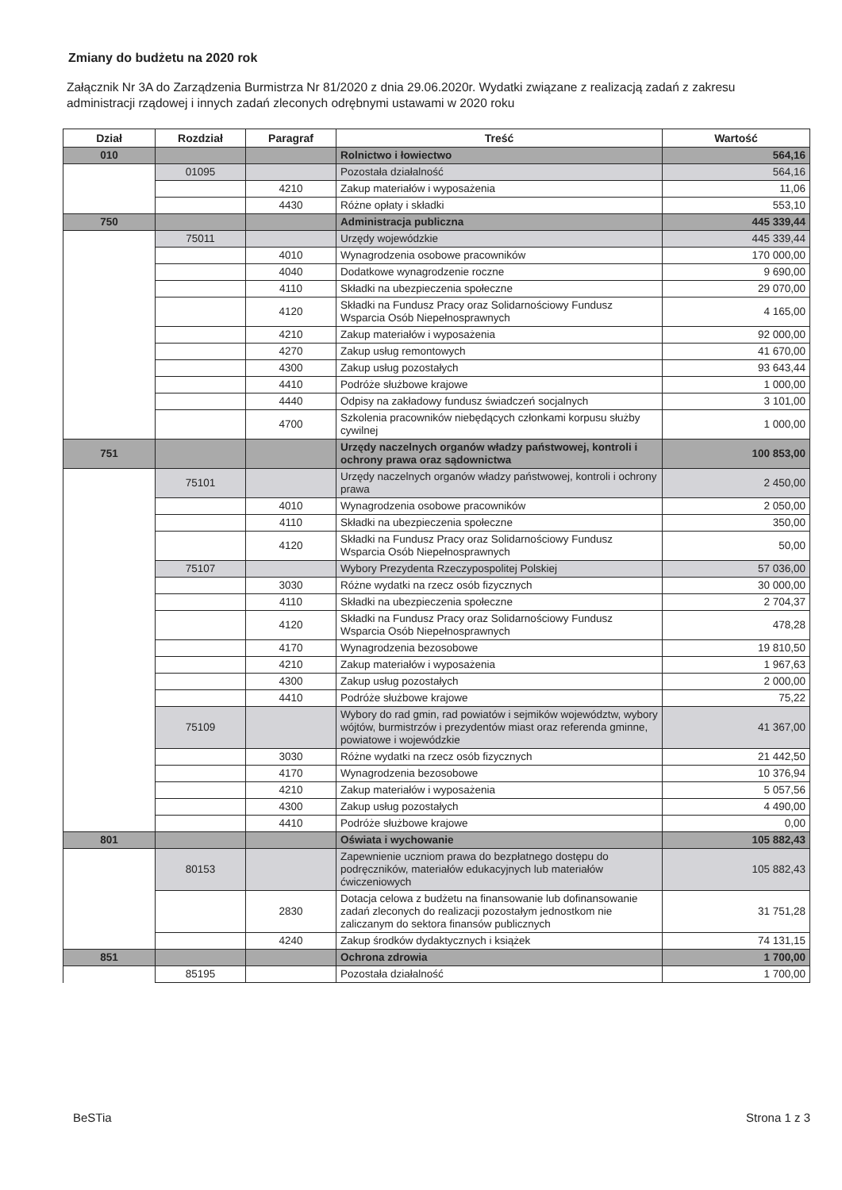Zmiany do budżetu na 2020 rok
Załącznik Nr 3A do Zarządzenia Burmistrza Nr 81/2020 z dnia 29.06.2020r. Wydatki związane z realizacją zadań z zakresu administracji rządowej i innych zadań zleconych odrębnymi ustawami w 2020 roku
| Dział | Rozdział | Paragraf | Treść | Wartość |
| --- | --- | --- | --- | --- |
| 010 | | | Rolnictwo i łowiectwo | 564,16 |
| | 01095 | | Pozostała działalność | 564,16 |
| | | 4210 | Zakup materiałów i wyposażenia | 11,06 |
| | | 4430 | Różne opłaty i składki | 553,10 |
| 750 | | | Administracja publiczna | 445 339,44 |
| | 75011 | | Urzędy wojewódzkie | 445 339,44 |
| | | 4010 | Wynagrodzenia osobowe pracowników | 170 000,00 |
| | | 4040 | Dodatkowe wynagrodzenie roczne | 9 690,00 |
| | | 4110 | Składki na ubezpieczenia społeczne | 29 070,00 |
| | | 4120 | Składki na Fundusz Pracy oraz Solidarnościowy Fundusz Wsparcia Osób Niepełnosprawnych | 4 165,00 |
| | | 4210 | Zakup materiałów i wyposażenia | 92 000,00 |
| | | 4270 | Zakup usług remontowych | 41 670,00 |
| | | 4300 | Zakup usług pozostałych | 93 643,44 |
| | | 4410 | Podróże służbowe krajowe | 1 000,00 |
| | | 4440 | Odpisy na zakładowy fundusz świadczeń socjalnych | 3 101,00 |
| | | 4700 | Szkolenia pracowników niebędących członkami korpusu służby cywilnej | 1 000,00 |
| 751 | | | Urzędy naczelnych organów władzy państwowej, kontroli i ochrony prawa oraz sądownictwa | 100 853,00 |
| | 75101 | | Urzędy naczelnych organów władzy państwowej, kontroli i ochrony prawa | 2 450,00 |
| | | 4010 | Wynagrodzenia osobowe pracowników | 2 050,00 |
| | | 4110 | Składki na ubezpieczenia społeczne | 350,00 |
| | | 4120 | Składki na Fundusz Pracy oraz Solidarnościowy Fundusz Wsparcia Osób Niepełnosprawnych | 50,00 |
| | 75107 | | Wybory Prezydenta Rzeczypospolitej Polskiej | 57 036,00 |
| | | 3030 | Różne wydatki na rzecz osób fizycznych | 30 000,00 |
| | | 4110 | Składki na ubezpieczenia społeczne | 2 704,37 |
| | | 4120 | Składki na Fundusz Pracy oraz Solidarnościowy Fundusz Wsparcia Osób Niepełnosprawnych | 478,28 |
| | | 4170 | Wynagrodzenia bezosobowe | 19 810,50 |
| | | 4210 | Zakup materiałów i wyposażenia | 1 967,63 |
| | | 4300 | Zakup usług pozostałych | 2 000,00 |
| | | 4410 | Podróże służbowe krajowe | 75,22 |
| | 75109 | | Wybory do rad gmin, rad powiatów i sejmików województw, wybory wójtów, burmistrzów i prezydentów miast oraz referenda gminne, powiatowe i wojewódzkie | 41 367,00 |
| | | 3030 | Różne wydatki na rzecz osób fizycznych | 21 442,50 |
| | | 4170 | Wynagrodzenia bezosobowe | 10 376,94 |
| | | 4210 | Zakup materiałów i wyposażenia | 5 057,56 |
| | | 4300 | Zakup usług pozostałych | 4 490,00 |
| | | 4410 | Podróże służbowe krajowe | 0,00 |
| 801 | | | Oświata i wychowanie | 105 882,43 |
| | 80153 | | Zapewnienie uczniom prawa do bezpłatnego dostępu do podręczników, materiałów edukacyjnych lub materiałów ćwiczeniowych | 105 882,43 |
| | | 2830 | Dotacja celowa z budżetu na finansowanie lub dofinansowanie zadań zleconych do realizacji pozostałym jednostkom nie zaliczanym do sektora finansów publicznych | 31 751,28 |
| | | 4240 | Zakup środków dydaktycznych i książek | 74 131,15 |
| 851 | | | Ochrona zdrowia | 1 700,00 |
| | 85195 | | Pozostała działalność | 1 700,00 |
BeSTia Strona 1 z 3